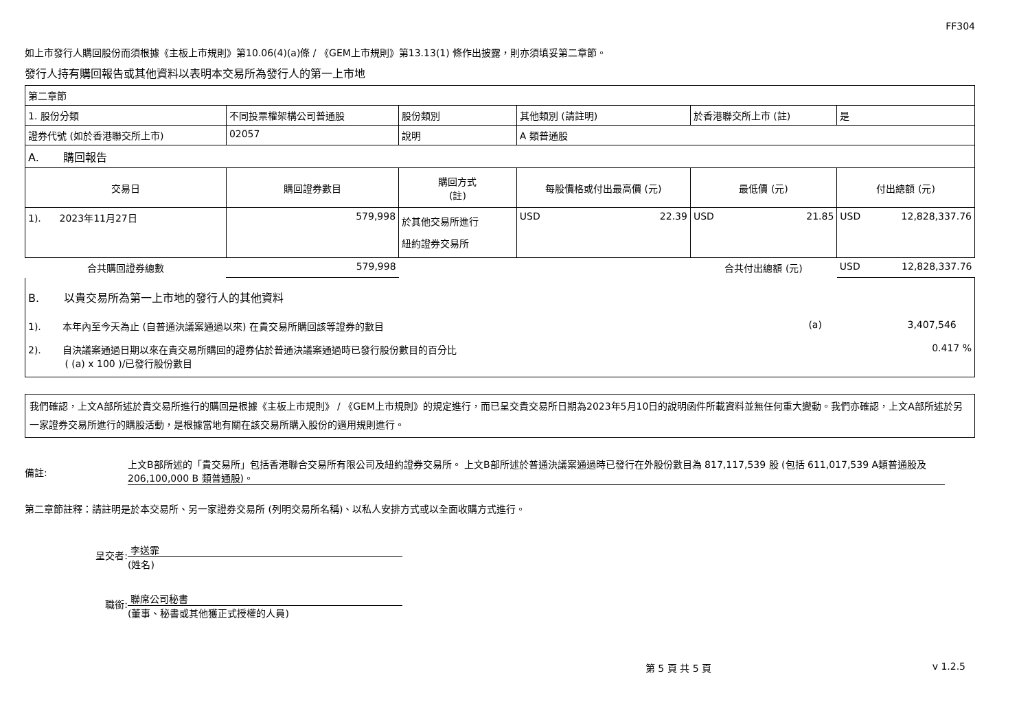FF304
如上市發行人購回股份而須根據《主板上市規則》第10.06(4)(a)條 / 《GEM上市規則》第13.13(1) 條作出披露，則亦須填妥第二章節。
發行人持有購回報告或其他資料以表明本交易所為發行人的第一上市地
| 第二章節 | | | | | | |
| 1. 股份分類 | 不同投票權架構公司普通股 | | 股份類別 | 其他類別 (請註明) | 於香港聯交所上市 (註) | 是 |
| 證券代號 (如於香港聯交所上市) | 02057 | | 說明 | A 類普通股 | | |
| A. 購回報告 | | | | | | |
| 交易日 | 購回證券數目 | 購回方式 (註) | | 每股價格或付出最高價 (元) | 最低價 (元) | 付出總額 (元) |
| 1). 2023年11月27日 | 579,998 | 於其他交易所進行 紐約證券交易所 | | USD 22.39 | USD 21.85 | USD 12,828,337.76 |
| 合共購回證券總數 | 579,998 | | | | 合共付出總額 (元) | USD 12,828,337.76 |
B. 以貴交易所為第一上市地的發行人的其他資料
1). 本年內至今天為止 (自普通決議案通過以來) 在貴交易所購回該等證券的數目 (a) 3,407,546
2). 自決議案通過日期以來在貴交易所購回的證券佔於普通決議案通過時已發行股份數目的百分比 0.417 %
( (a) x 100 )/已發行股份數目
我們確認，上文A部所述於貴交易所進行的購回是根據《主板上市規則》 / 《GEM上市規則》的規定進行，而已呈交貴交易所日期為2023年5月10日的說明函件所載資料並無任何重大變動。我們亦確認，上文A部所述於另一家證券交易所進行的購股活動，是根據當地有關在該交易所購入股份的適用規則進行。
備註:
上文B部所述的「貴交易所」包括香港聯合交易所有限公司及紐約證券交易所。 上文B部所述於普通決議案通過時已發行在外股份數目為 817,117,539 股 (包括 611,017,539 A類普通股及 206,100,000 B 類普通股)。
第二章節註釋：請註明是於本交易所、另一家證券交易所 (列明交易所名稱)、以私人安排方式或以全面收購方式進行。
呈交者:
李送霏
(姓名)
職銜:
聯席公司秘書
(董事、秘書或其他獲正式授權的人員)
第 5 頁 共 5 頁 v 1.2.5